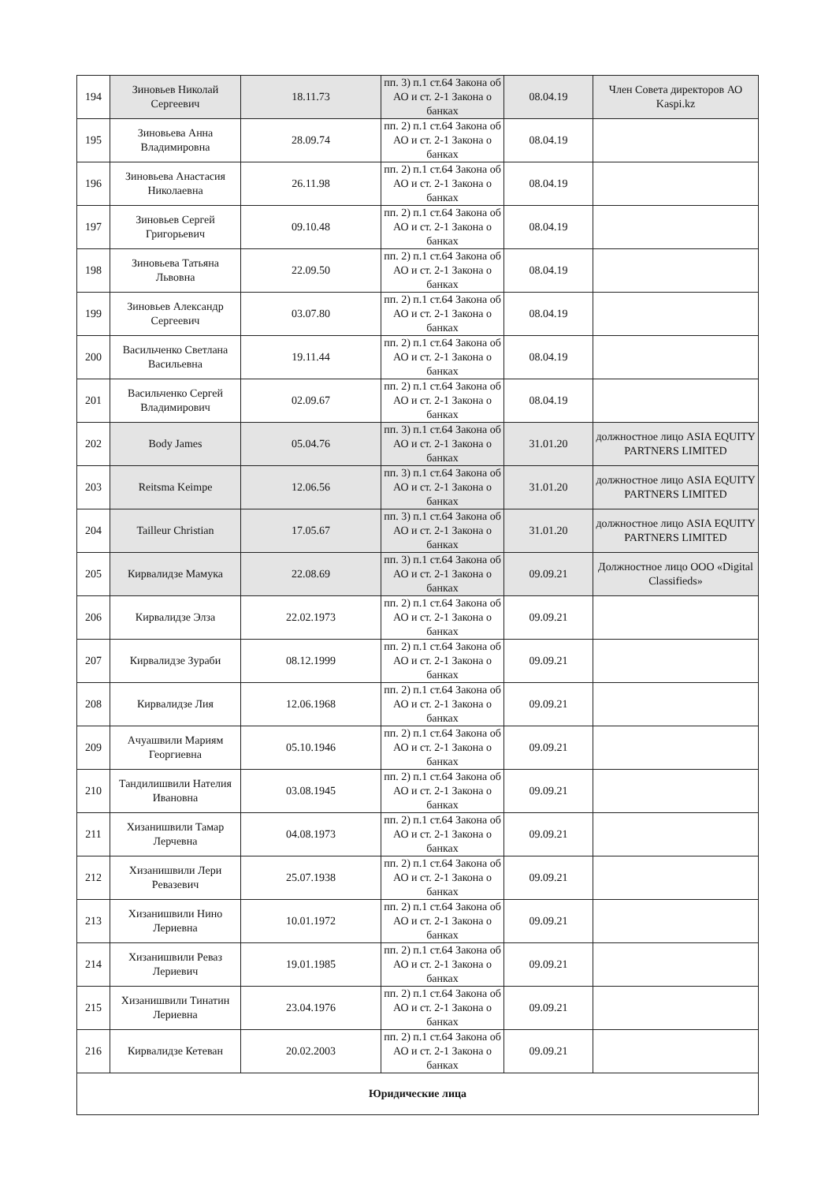| 194 | Зиновьев Николай Сергеевич | 18.11.73 | пп. 3) п.1 ст.64 Закона об АО и ст. 2-1 Закона о банках | 08.04.19 | Член Совета директоров АО Kaspi.kz |
| 195 | Зиновьева Анна Владимировна | 28.09.74 | пп. 2) п.1 ст.64 Закона об АО и ст. 2-1 Закона о банках | 08.04.19 | |
| 196 | Зиновьева Анастасия Николаевна | 26.11.98 | пп. 2) п.1 ст.64 Закона об АО и ст. 2-1 Закона о банках | 08.04.19 | |
| 197 | Зиновьев Сергей Григорьевич | 09.10.48 | пп. 2) п.1 ст.64 Закона об АО и ст. 2-1 Закона о банках | 08.04.19 | |
| 198 | Зиновьева Татьяна Львовна | 22.09.50 | пп. 2) п.1 ст.64 Закона об АО и ст. 2-1 Закона о банках | 08.04.19 | |
| 199 | Зиновьев Александр Сергеевич | 03.07.80 | пп. 2) п.1 ст.64 Закона об АО и ст. 2-1 Закона о банках | 08.04.19 | |
| 200 | Васильченко Светлана Васильевна | 19.11.44 | пп. 2) п.1 ст.64 Закона об АО и ст. 2-1 Закона о банках | 08.04.19 | |
| 201 | Васильченко Сергей Владимирович | 02.09.67 | пп. 2) п.1 ст.64 Закона об АО и ст. 2-1 Закона о банках | 08.04.19 | |
| 202 | Body James | 05.04.76 | пп. 3) п.1 ст.64 Закона об АО и ст. 2-1 Закона о банках | 31.01.20 | должностное лицо ASIA EQUITY PARTNERS LIMITED |
| 203 | Reitsma Keimpe | 12.06.56 | пп. 3) п.1 ст.64 Закона об АО и ст. 2-1 Закона о банках | 31.01.20 | должностное лицо ASIA EQUITY PARTNERS LIMITED |
| 204 | Tailleur Christian | 17.05.67 | пп. 3) п.1 ст.64 Закона об АО и ст. 2-1 Закона о банках | 31.01.20 | должностное лицо ASIA EQUITY PARTNERS LIMITED |
| 205 | Кирвалидзе Мамука | 22.08.69 | пп. 3) п.1 ст.64 Закона об АО и ст. 2-1 Закона о банках | 09.09.21 | Должностное лицо ООО «Digital Classifieds» |
| 206 | Кирвалидзе Элза | 22.02.1973 | пп. 2) п.1 ст.64 Закона об АО и ст. 2-1 Закона о банках | 09.09.21 | |
| 207 | Кирвалидзе Зураби | 08.12.1999 | пп. 2) п.1 ст.64 Закона об АО и ст. 2-1 Закона о банках | 09.09.21 | |
| 208 | Кирвалидзе Лия | 12.06.1968 | пп. 2) п.1 ст.64 Закона об АО и ст. 2-1 Закона о банках | 09.09.21 | |
| 209 | Ачуашвили Мариям Георгиевна | 05.10.1946 | пп. 2) п.1 ст.64 Закона об АО и ст. 2-1 Закона о банках | 09.09.21 | |
| 210 | Тандилишвили Нателия Ивановна | 03.08.1945 | пп. 2) п.1 ст.64 Закона об АО и ст. 2-1 Закона о банках | 09.09.21 | |
| 211 | Хизанишвили Тамар Лерчевна | 04.08.1973 | пп. 2) п.1 ст.64 Закона об АО и ст. 2-1 Закона о банках | 09.09.21 | |
| 212 | Хизанишвили Лери Ревазевич | 25.07.1938 | пп. 2) п.1 ст.64 Закона об АО и ст. 2-1 Закона о банках | 09.09.21 | |
| 213 | Хизанишвили Нино Лериевна | 10.01.1972 | пп. 2) п.1 ст.64 Закона об АО и ст. 2-1 Закона о банках | 09.09.21 | |
| 214 | Хизанишвили Реваз Лериевич | 19.01.1985 | пп. 2) п.1 ст.64 Закона об АО и ст. 2-1 Закона о банках | 09.09.21 | |
| 215 | Хизанишвили Тинатин Лериевна | 23.04.1976 | пп. 2) п.1 ст.64 Закона об АО и ст. 2-1 Закона о банках | 09.09.21 | |
| 216 | Кирвалидзе Кетеван | 20.02.2003 | пп. 2) п.1 ст.64 Закона об АО и ст. 2-1 Закона о банках | 09.09.21 | |
| Юридические лица | | | | | |